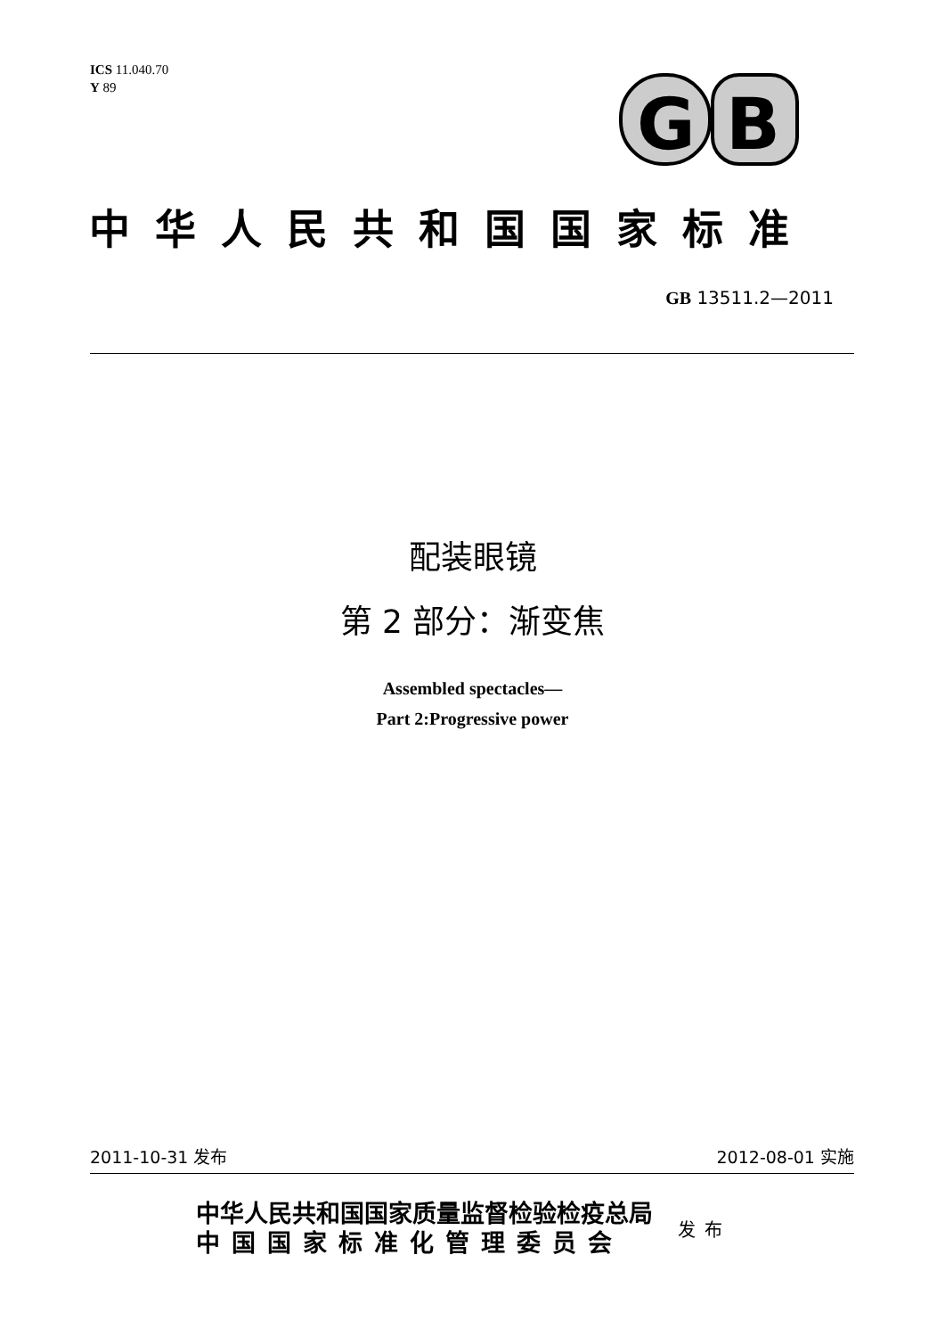ICS 11.040.70
Y 89
G
B
中华人民共和国国家标准
GB 13511.2—2011
配装眼镜
第 2 部分：渐变焦
Assembled spectacles—
Part 2:Progressive power
2011-10-31 发布 2012-08-01 实施
中华人民共和国国家质量监督检验检疫总局
中国国家标准化管理委员会
发布